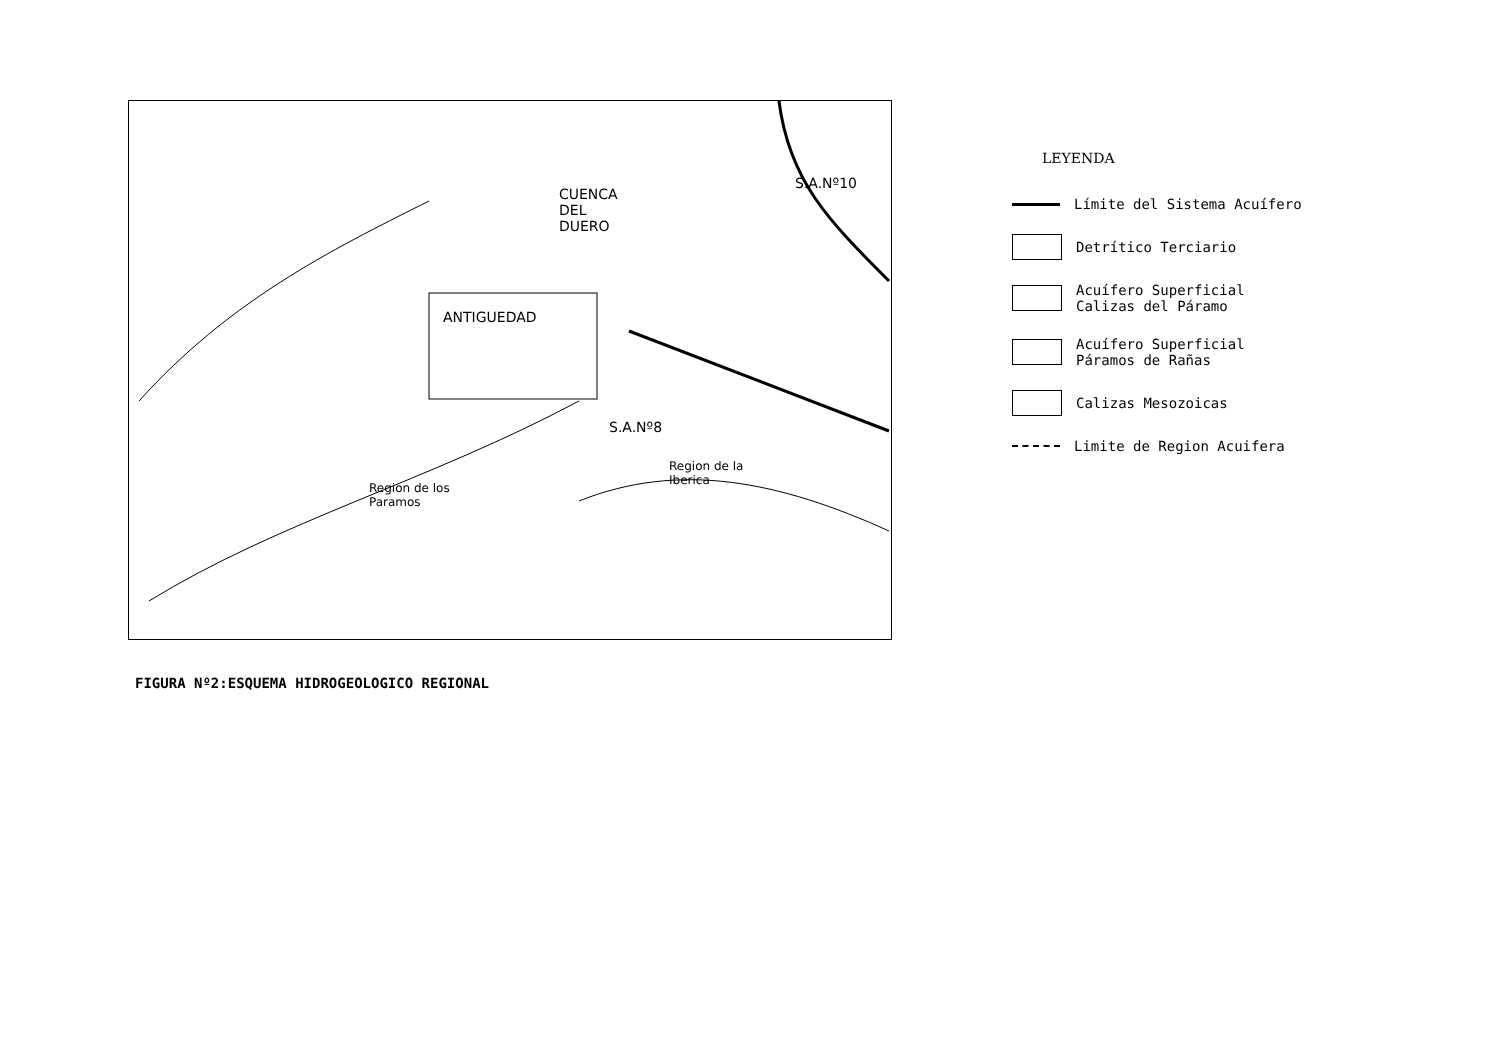CUENCA
DEL
DUERO
S.A.Nº10
ANTIGUEDAD
S.A.Nº8
Region de la
Iberica
Region de los
Paramos
LEYENDA
Límite del Sistema Acuífero
Detrítico Terciario
Acuífero Superficial
Calizas del Páramo
Acuífero Superficial
Páramos de Rañas
Calizas Mesozoicas
Limite de Region Acuifera
FIGURA Nº2:ESQUEMA HIDROGEOLOGICO REGIONAL